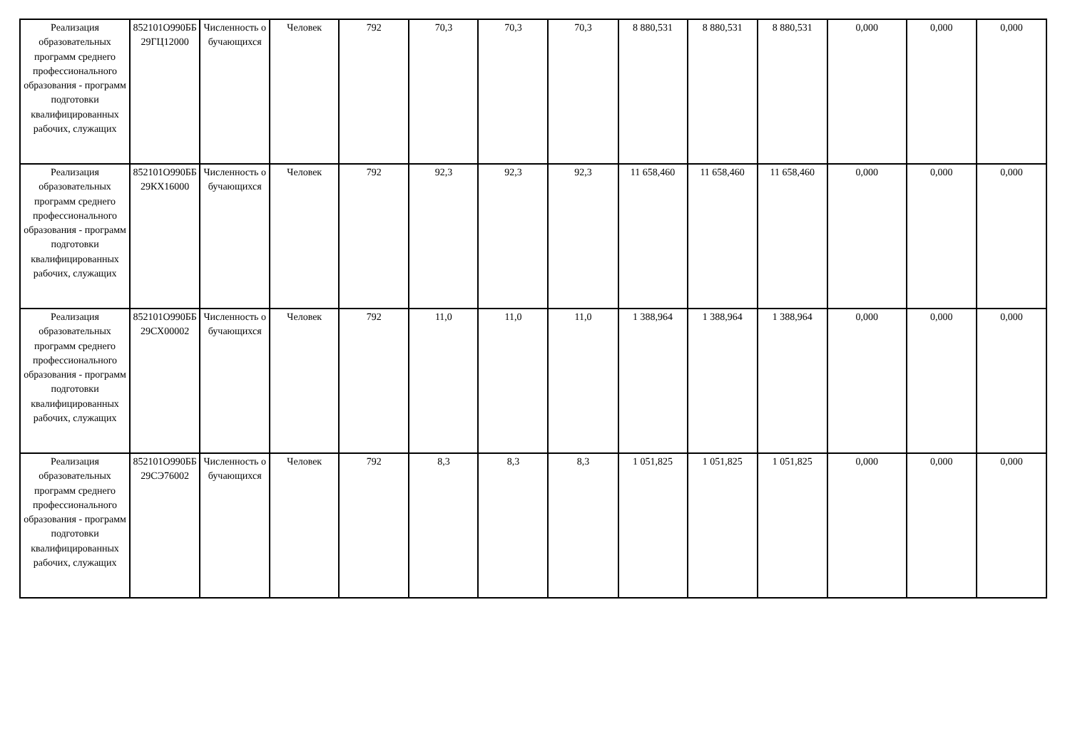| Реализация образовательных программ среднего профессионального образования - программ подготовки квалифицированных рабочих, служащих | 852101О990ББ29ГЦ12000 | Численность обучающихся | Человек | 792 | 70,3 | 70,3 | 70,3 | 8 880,531 | 8 880,531 | 8 880,531 | 0,000 | 0,000 | 0,000 |
| Реализация образовательных программ среднего профессионального образования - программ подготовки квалифицированных рабочих, служащих | 852101О990ББ29КХ16000 | Численность обучающихся | Человек | 792 | 92,3 | 92,3 | 92,3 | 11 658,460 | 11 658,460 | 11 658,460 | 0,000 | 0,000 | 0,000 |
| Реализация образовательных программ среднего профессионального образования - программ подготовки квалифицированных рабочих, служащих | 852101О990ББ29СХ00002 | Численность обучающихся | Человек | 792 | 11,0 | 11,0 | 11,0 | 1 388,964 | 1 388,964 | 1 388,964 | 0,000 | 0,000 | 0,000 |
| Реализация образовательных программ среднего профессионального образования - программ подготовки квалифицированных рабочих, служащих | 852101О990ББ29СЭ76002 | Численность обучающихся | Человек | 792 | 8,3 | 8,3 | 8,3 | 1 051,825 | 1 051,825 | 1 051,825 | 0,000 | 0,000 | 0,000 |